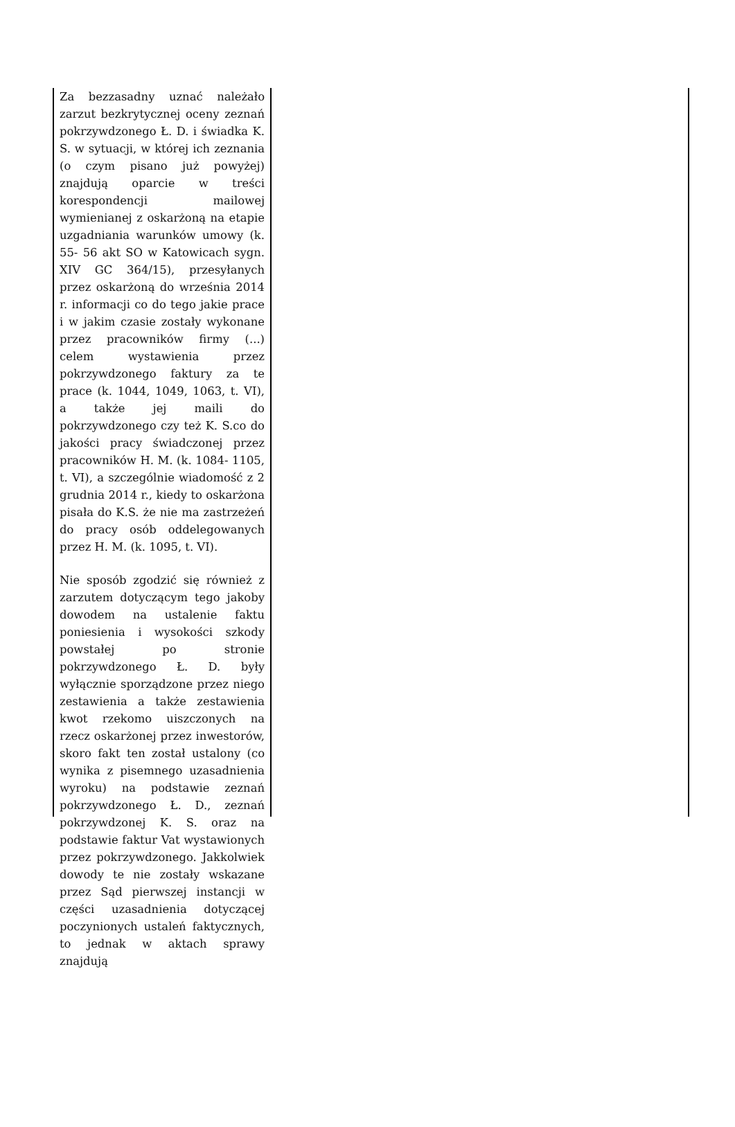Za bezzasadny uznać należało zarzut bezkrytycznej oceny zeznań pokrzywdzonego Ł. D. i świadka K. S. w sytuacji, w której ich zeznania (o czym pisano już powyżej) znajdują oparcie w treści korespondencji mailowej wymienianej z oskarżoną na etapie uzgadniania warunków umowy (k. 55- 56 akt SO w Katowicach sygn. XIV GC 364/15), przesyłanych przez oskarżoną do września 2014 r. informacji co do tego jakie prace i w jakim czasie zostały wykonane przez pracowników firmy (...) celem wystawienia przez pokrzywdzonego faktury za te prace (k. 1044, 1049, 1063, t. VI), a także jej maili do pokrzywdzonego czy też K. S.co do jakości pracy świadczonej przez pracowników H. M. (k. 1084- 1105, t. VI), a szczególnie wiadomość z 2 grudnia 2014 r., kiedy to oskarżona pisała do K.S. że nie ma zastrzeżeń do pracy osób oddelegowanych przez H. M. (k. 1095, t. VI).
Nie sposób zgodzić się również z zarzutem dotyczącym tego jakoby dowodem na ustalenie faktu poniesienia i wysokości szkody powstałej po stronie pokrzywdzonego Ł. D. były wyłącznie sporządzone przez niego zestawienia a także zestawienia kwot rzekomo uiszczonych na rzecz oskarżonej przez inwestorów, skoro fakt ten został ustalony (co wynika z pisemnego uzasadnienia wyroku) na podstawie zeznań pokrzywdzonego Ł. D., zeznań pokrzywdzonej K. S. oraz na podstawie faktur Vat wystawionych przez pokrzywdzonego. Jakkolwiek dowody te nie zostały wskazane przez Sąd pierwszej instancji w części uzasadnienia dotyczącej poczynionych ustaleń faktycznych, to jednak w aktach sprawy znajdują